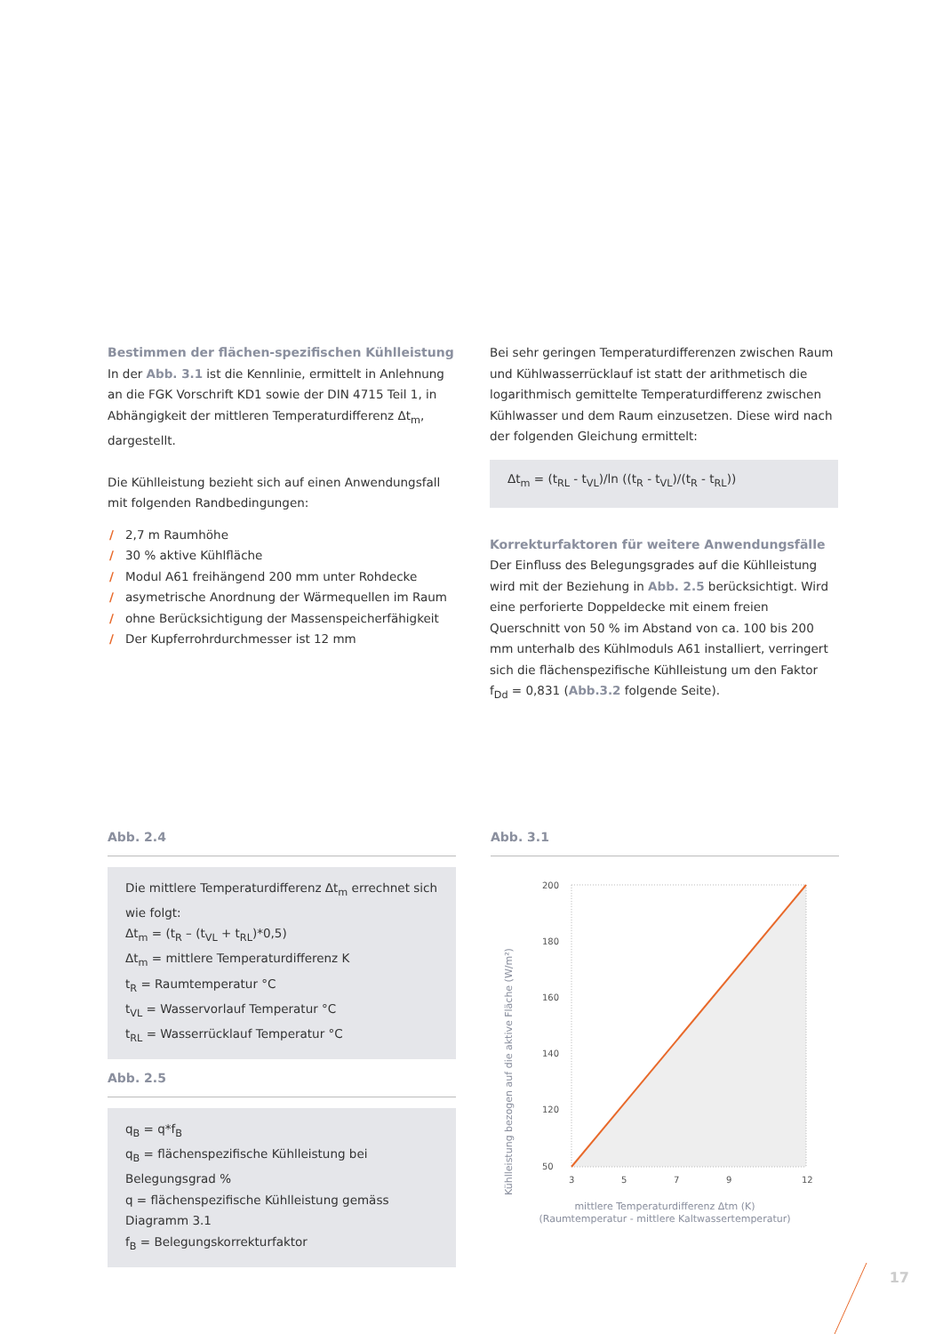Bestimmen der flächen-spezifischen Kühlleistung
In der Abb. 3.1 ist die Kennlinie, ermittelt in Anlehnung an die FGK Vorschrift KD1 sowie der DIN 4715 Teil 1, in Abhängigkeit der mittleren Temperaturdifferenz Δt<sub>m</sub>, dargestellt.
Die Kühlleistung bezieht sich auf einen Anwendungsfall mit folgenden Randbedingungen:
/ 2,7 m Raumhöhe
/ 30 % aktive Kühlfläche
/ Modul A61 freihängend 200 mm unter Rohdecke
/ asymetrische Anordnung der Wärmequellen im Raum
/ ohne Berücksichtigung der Massenspeicherfähigkeit
/ Der Kupferrohrdurchmesser ist 12 mm
Bei sehr geringen Temperaturdifferenzen zwischen Raum und Kühlwasserrücklauf ist statt der arithmetisch die logarithmisch gemittelte Temperaturdifferenz zwischen Kühlwasser und dem Raum einzusetzen. Diese wird nach der folgenden Gleichung ermittelt:
Δt<sub>m</sub> = (t<sub>RL</sub> - t<sub>VL</sub>)/ln ((t<sub>R</sub> - t<sub>VL</sub>)/(t<sub>R</sub> - t<sub>RL</sub>))
Korrekturfaktoren für weitere Anwendungsfälle
Der Einfluss des Belegungsgrades auf die Kühlleistung wird mit der Beziehung in Abb. 2.5 berücksichtigt. Wird eine perforierte Doppeldecke mit einem freien Querschnitt von 50 % im Abstand von ca. 100 bis 200 mm unterhalb des Kühlmoduls A61 installiert, verringert sich die flächenspezifische Kühlleistung um den Faktor f<sub>Dd</sub> = 0,831 (Abb.3.2 folgende Seite).
Abb. 2.4
Die mittlere Temperaturdifferenz Δt<sub>m</sub> errechnet sich wie folgt:
Δt<sub>m</sub> = (t<sub>R</sub> – (t<sub>VL</sub> + t<sub>RL</sub>)*0,5)
Δt<sub>m</sub> = mittlere Temperaturdifferenz K
t<sub>R</sub> = Raumtemperatur °C
t<sub>VL</sub> = Wasservorlauf Temperatur °C
t<sub>RL</sub> = Wasserrücklauf Temperatur °C
Abb. 2.5
q<sub>B</sub> = q*f<sub>B</sub>
q<sub>B</sub> = flächenspezifische Kühlleistung bei Belegungsgrad %
q = flächenspezifische Kühlleistung gemäss Diagramm 3.1
f<sub>B</sub> = Belegungskorrekturfaktor
Abb. 3.1
Kühlleistung bezogen auf die aktive Fläche (W/m²)
200
180
160
140
120
50
3
5
7
9
12
mittlere Temperaturdifferenz Δtm (K)
(Raumtemperatur - mittlere Kaltwassertemperatur)
17